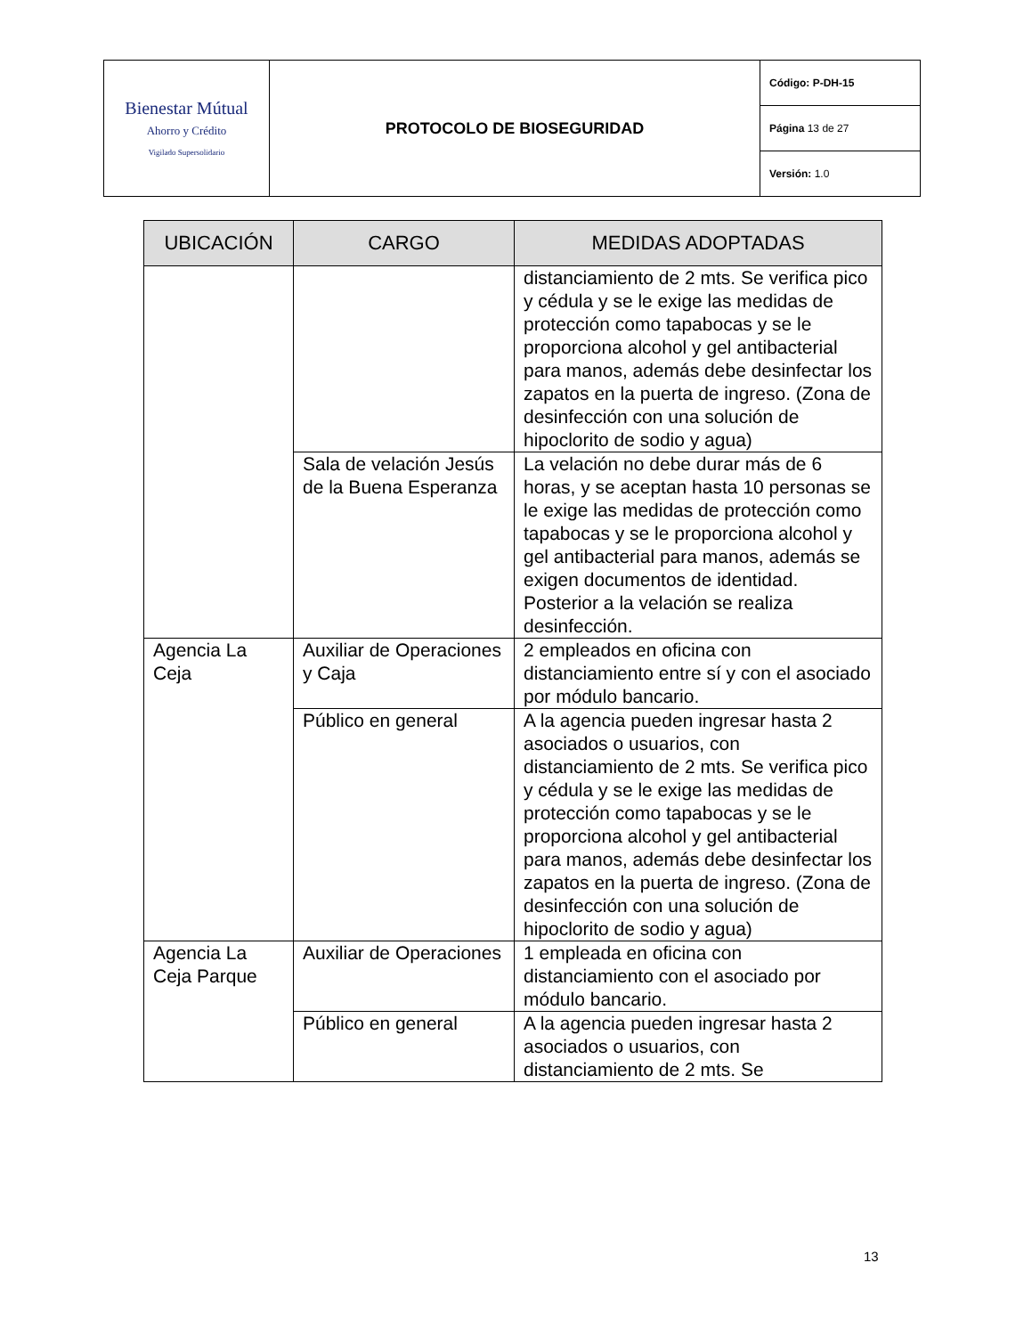| Bienestar Mútual Ahorro y Crédito Vigilado Supersolidario | PROTOCOLO DE BIOSEGURIDAD | Código: P-DH-15 |
| | | Página 13 de 27 |
| | | Versión: 1.0 |
| UBICACIÓN | CARGO | MEDIDAS ADOPTADAS |
| --- | --- | --- |
| | | distanciamiento de 2 mts. Se verifica pico y cédula y se le exige las medidas de protección como tapabocas y se le proporciona alcohol y gel antibacterial para manos, además debe desinfectar los zapatos en la puerta de ingreso. (Zona de desinfección con una solución de hipoclorito de sodio y agua) |
| | Sala de velación Jesús de la Buena Esperanza | La velación no debe durar más de 6 horas, y se aceptan hasta 10 personas se le exige las medidas de protección como tapabocas y se le proporciona alcohol y gel antibacterial para manos, además se exigen documentos de identidad. Posterior a la velación se realiza desinfección. |
| Agencia La Ceja | Auxiliar de Operaciones y Caja | 2 empleados en oficina con distanciamiento entre sí y con el asociado por módulo bancario. |
| | Público en general | A la agencia pueden ingresar hasta 2 asociados o usuarios, con distanciamiento de 2 mts. Se verifica pico y cédula y se le exige las medidas de protección como tapabocas y se le proporciona alcohol y gel antibacterial para manos, además debe desinfectar los zapatos en la puerta de ingreso. (Zona de desinfección con una solución de hipoclorito de sodio y agua) |
| Agencia La Ceja Parque | Auxiliar de Operaciones | 1 empleada en oficina con distanciamiento con el asociado por módulo bancario. |
| | Público en general | A la agencia pueden ingresar hasta 2 asociados o usuarios, con distanciamiento de 2 mts. Se |
13